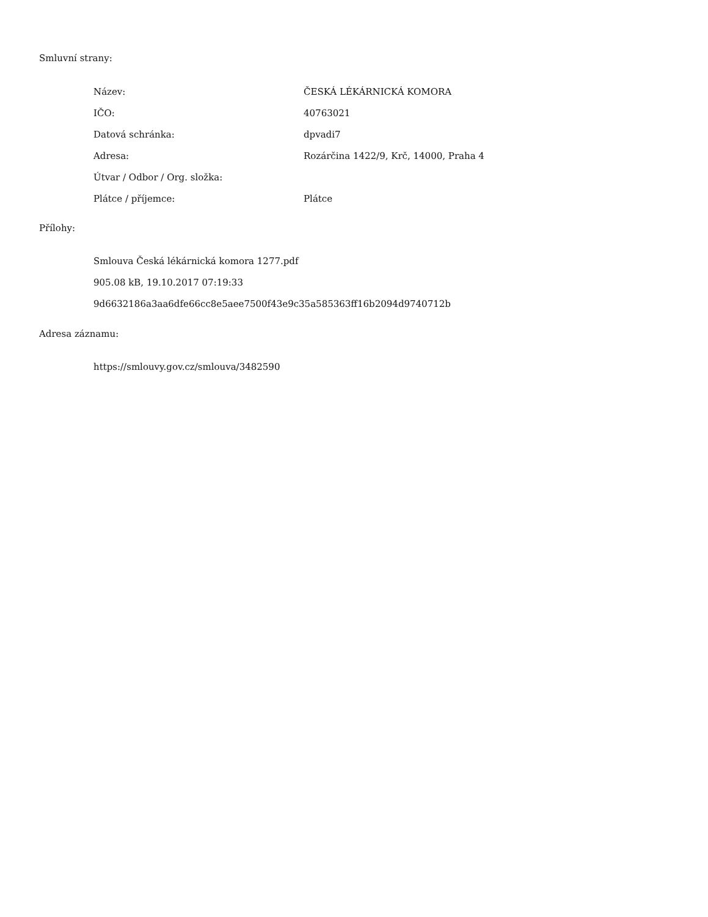Smluvní strany:
| Název: | ČESKÁ LÉKÁRNICKÁ KOMORA |
| IČO: | 40763021 |
| Datová schránka: | dpvadi7 |
| Adresa: | Rozárčina 1422/9, Krč, 14000, Praha 4 |
| Útvar / Odbor / Org. složka: | |
| Plátce / příjemce: | Plátce |
Přílohy:
Smlouva Česká lékárnická komora 1277.pdf
905.08 kB, 19.10.2017 07:19:33
9d6632186a3aa6dfe66cc8e5aee7500f43e9c35a585363ff16b2094d9740712b
Adresa záznamu:
https://smlouvy.gov.cz/smlouva/3482590